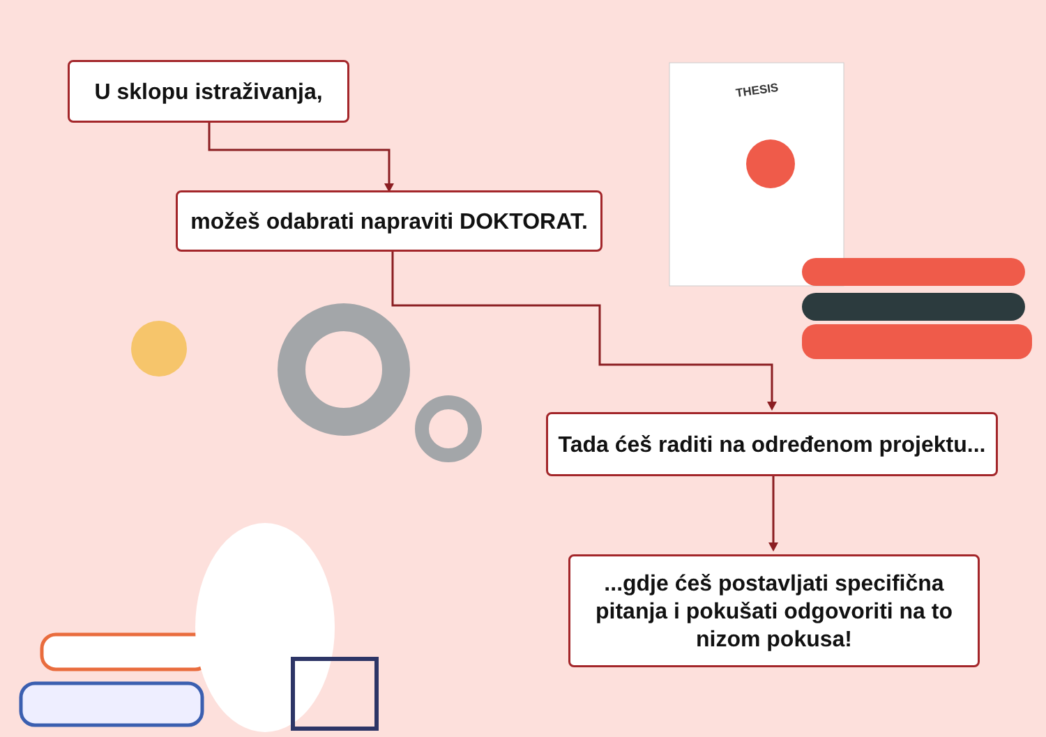U sklopu istraživanja,
možeš odabrati napraviti DOKTORAT.
Tada ćeš raditi na određenom projektu...
...gdje ćeš postavljati specifična pitanja i pokušati odgovoriti na to nizom pokusa!
THESIS